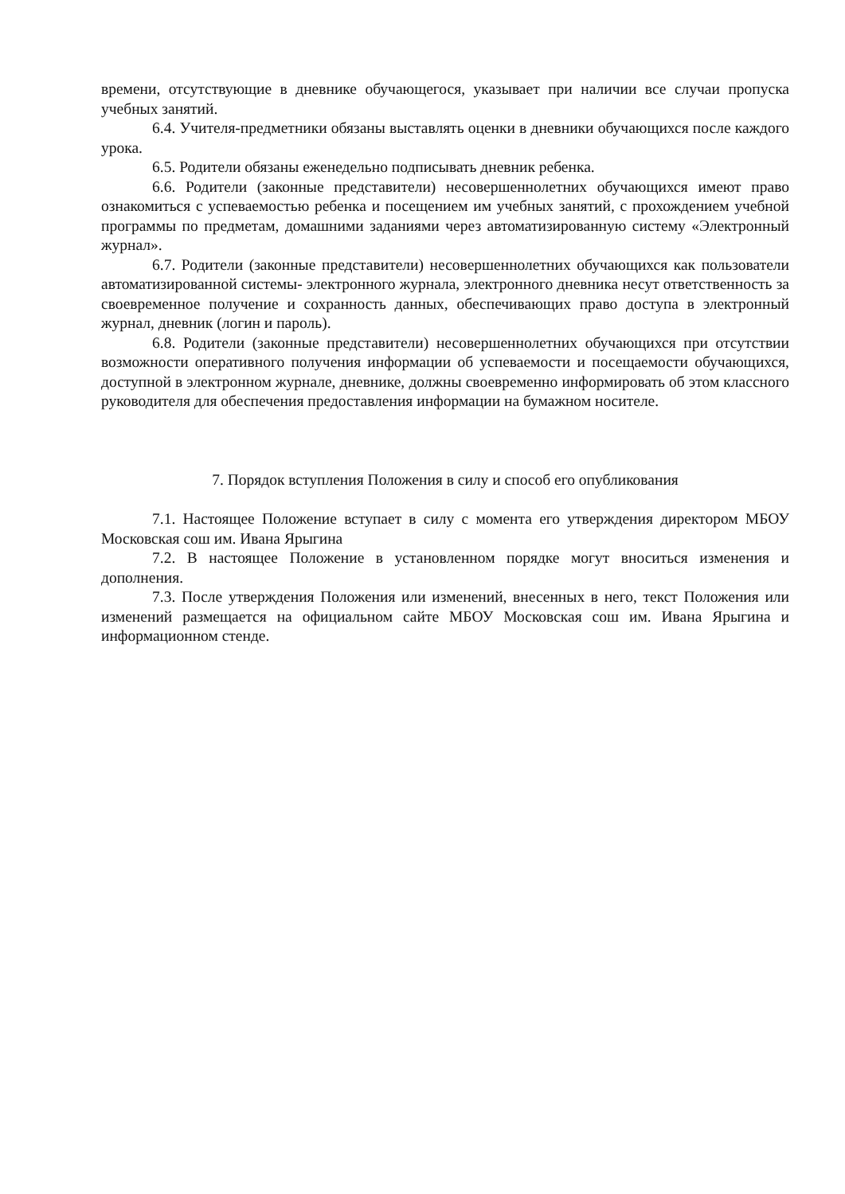времени, отсутствующие в дневнике обучающегося, указывает при наличии все случаи пропуска учебных занятий.
6.4. Учителя-предметники обязаны выставлять оценки в дневники обучающихся после каждого урока.
6.5. Родители обязаны еженедельно подписывать дневник ребенка.
6.6. Родители (законные представители) несовершеннолетних обучающихся имеют право ознакомиться с успеваемостью ребенка и посещением им учебных занятий, с прохождением учебной программы по предметам, домашними заданиями через автоматизированную систему «Электронный журнал».
6.7. Родители (законные представители) несовершеннолетних обучающихся как пользователи автоматизированной системы- электронного журнала, электронного дневника несут ответственность за своевременное получение и сохранность данных, обеспечивающих право доступа в электронный журнал, дневник (логин и пароль).
6.8. Родители (законные представители) несовершеннолетних обучающихся при отсутствии возможности оперативного получения информации об успеваемости и посещаемости обучающихся, доступной в электронном журнале, дневнике, должны своевременно информировать об этом классного руководителя для обеспечения предоставления информации на бумажном носителе.
7. Порядок вступления Положения в силу и способ его опубликования
7.1. Настоящее Положение вступает в силу с момента его утверждения директором МБОУ Московская сош им. Ивана Ярыгина
7.2. В настоящее Положение в установленном порядке могут вноситься изменения и дополнения.
7.3. После утверждения Положения или изменений, внесенных в него, текст Положения или изменений размещается на официальном сайте МБОУ Московская сош им. Ивана Ярыгина и информационном стенде.